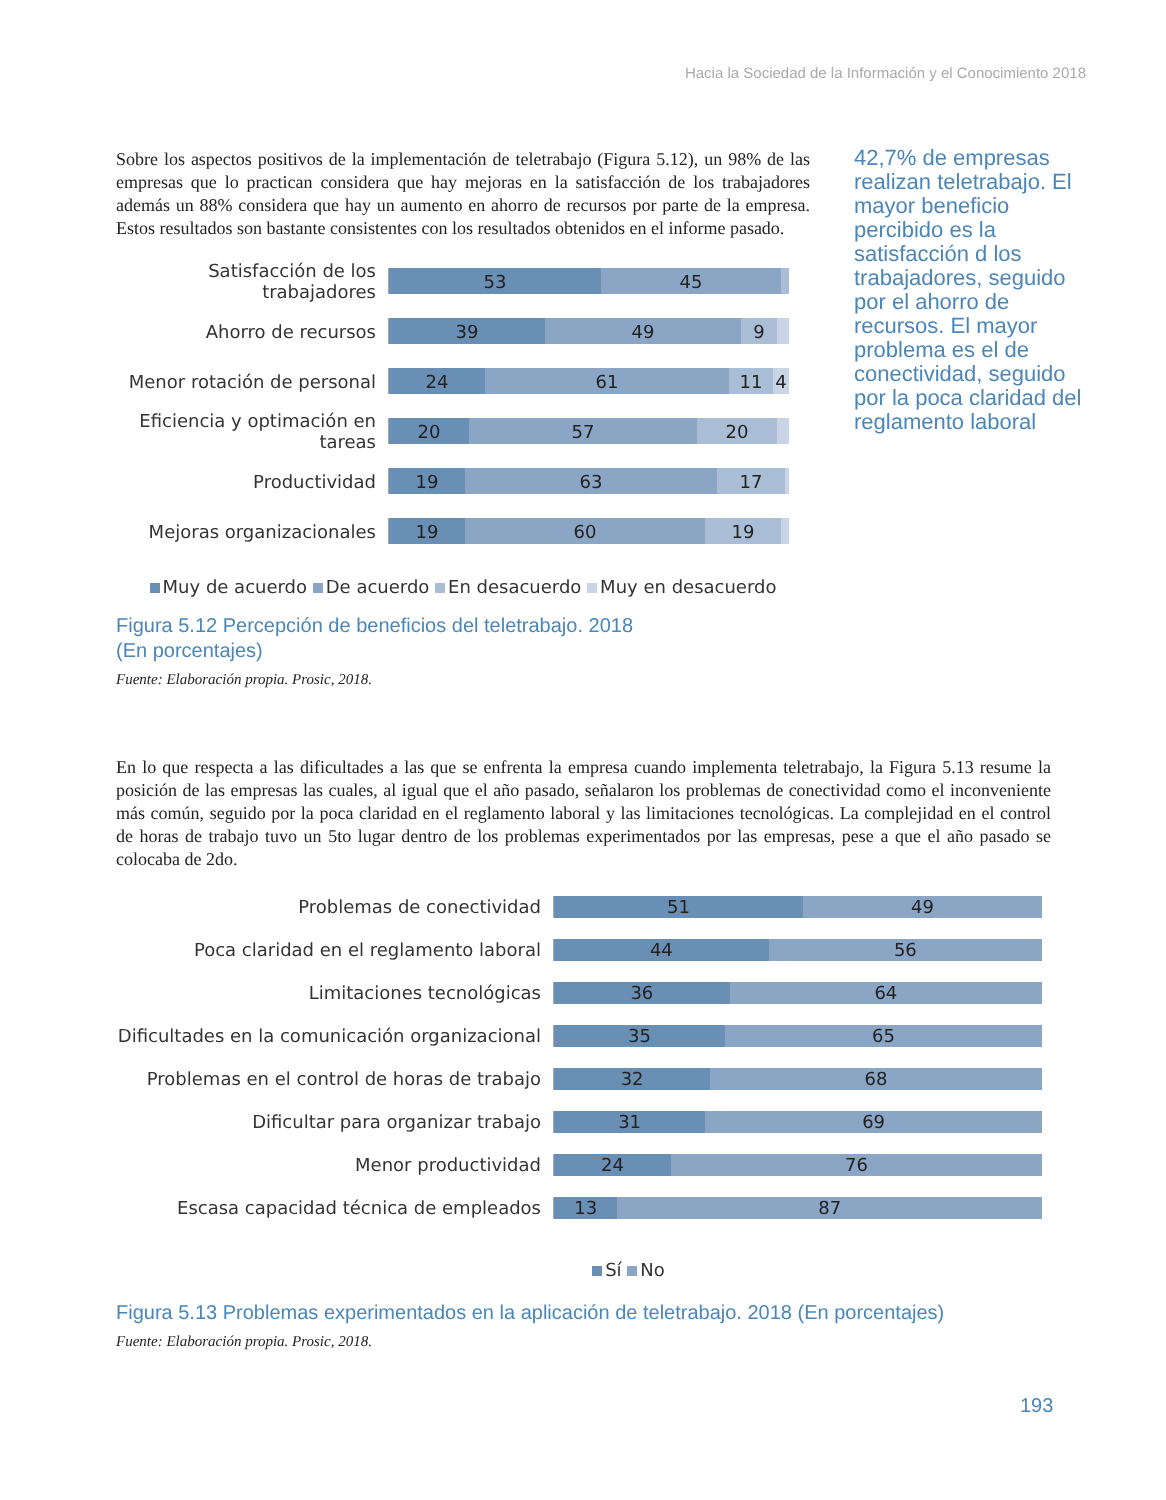Hacia la Sociedad de la Información y el Conocimiento 2018
Sobre los aspectos positivos de la implementación de teletrabajo (Figura 5.12), un 98% de las empresas que lo practican considera que hay mejoras en la satisfacción de los trabajadores además un 88% considera que hay un aumento en ahorro de recursos por parte de la empresa. Estos resultados son bastante consistentes con los resultados obtenidos en el informe pasado.
Satisfacción de los trabajadores
53 45
Ahorro de recursos
39 49 9
Menor rotación de personal
24 61 11 4
Eficiencia y optimación en tareas
20 57 20
Productividad
19 63 17
Mejoras organizacionales
19 60 19
Muy de acuerdo De acuerdo En desacuerdo Muy en desacuerdo
Figura 5.12 Percepción de beneficios del teletrabajo. 2018
(En porcentajes)
Fuente: Elaboración propia. Prosic, 2018.
42,7% de empresas realizan teletrabajo. El mayor beneficio percibido es la satisfacción d los trabajadores, seguido por el ahorro de recursos. El mayor problema es el de conectividad, seguido por la poca claridad del reglamento laboral
En lo que respecta a las dificultades a las que se enfrenta la empresa cuando implementa teletrabajo, la Figura 5.13 resume la posición de las empresas las cuales, al igual que el año pasado, señalaron los problemas de conectividad como el inconveniente más común, seguido por la poca claridad en el reglamento laboral y las limitaciones tecnológicas. La complejidad en el control de horas de trabajo tuvo un 5to lugar dentro de los problemas experimentados por las empresas, pese a que el año pasado se colocaba de 2do.
Problemas de conectividad
51 49
Poca claridad en el reglamento laboral
44 56
Limitaciones tecnológicas
36 64
Dificultades en la comunicación organizacional
35 65
Problemas en el control de horas de trabajo
32 68
Dificultar para organizar trabajo
31 69
Menor productividad
24 76
Escasa capacidad técnica de empleados
13 87
Sí No
Figura 5.13 Problemas experimentados en la aplicación de teletrabajo. 2018 (En porcentajes)
Fuente: Elaboración propia. Prosic, 2018.
193